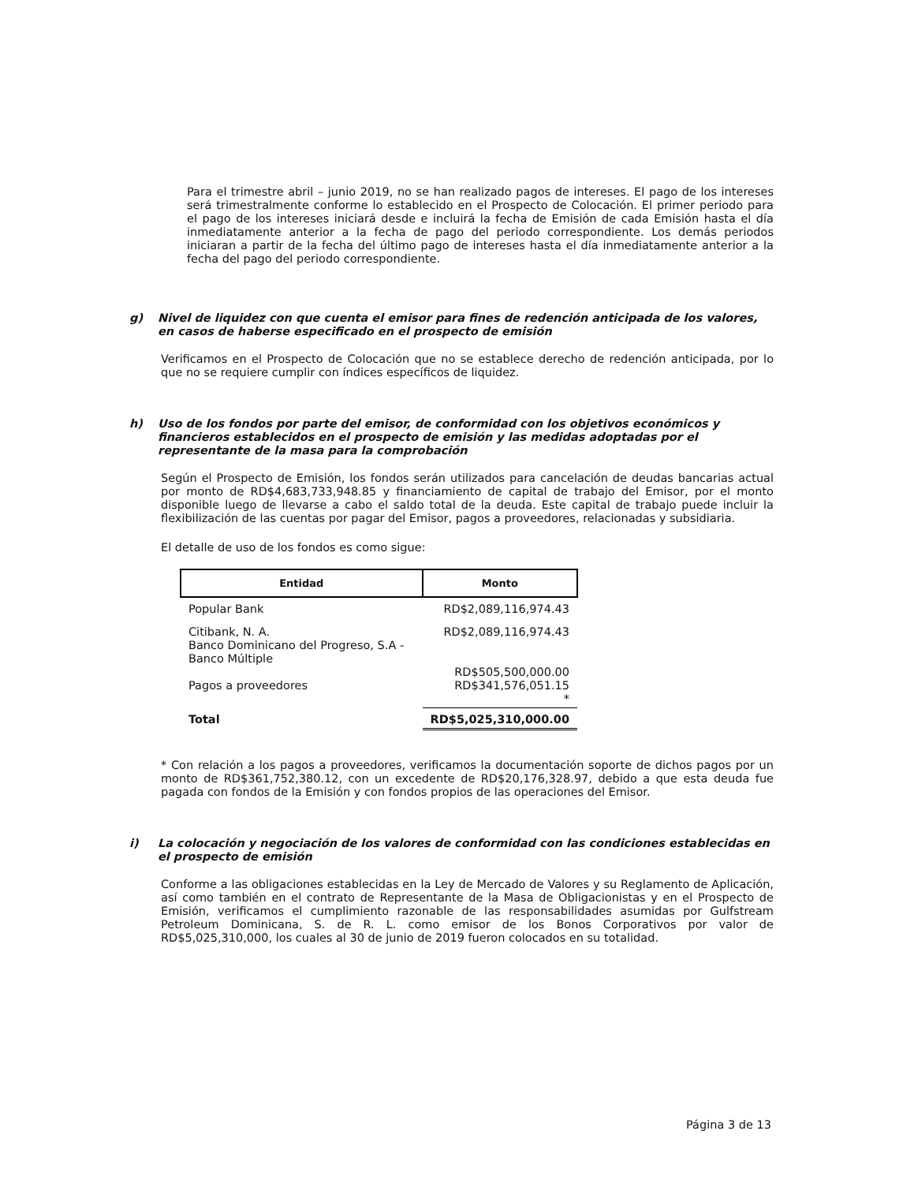Para el trimestre abril – junio 2019, no se han realizado pagos de intereses. El pago de los intereses será trimestralmente conforme lo establecido en el Prospecto de Colocación. El primer periodo para el pago de los intereses iniciará desde e incluirá la fecha de Emisión de cada Emisión hasta el día inmediatamente anterior a la fecha de pago del periodo correspondiente. Los demás periodos iniciaran a partir de la fecha del último pago de intereses hasta el día inmediatamente anterior a la fecha del pago del periodo correspondiente.
g) Nivel de liquidez con que cuenta el emisor para fines de redención anticipada de los valores, en casos de haberse especificado en el prospecto de emisión
Verificamos en el Prospecto de Colocación que no se establece derecho de redención anticipada, por lo que no se requiere cumplir con índices específicos de liquidez.
h) Uso de los fondos por parte del emisor, de conformidad con los objetivos económicos y financieros establecidos en el prospecto de emisión y las medidas adoptadas por el representante de la masa para la comprobación
Según el Prospecto de Emisión, los fondos serán utilizados para cancelación de deudas bancarias actual por monto de RD$4,683,733,948.85 y financiamiento de capital de trabajo del Emisor, por el monto disponible luego de llevarse a cabo el saldo total de la deuda. Este capital de trabajo puede incluir la flexibilización de las cuentas por pagar del Emisor, pagos a proveedores, relacionadas y subsidiaria.
El detalle de uso de los fondos es como sigue:
| Entidad | Monto |
| --- | --- |
| Popular Bank | RD$2,089,116,974.43 |
| Citibank, N. A. Banco Dominicano del Progreso, S.A - Banco Múltiple Pagos a proveedores | RD$2,089,116,974.43 RD$505,500,000.00 RD$341,576,051.15 * |
| Total | RD$5,025,310,000.00 |
* Con relación a los pagos a proveedores, verificamos la documentación soporte de dichos pagos por un monto de RD$361,752,380.12, con un excedente de RD$20,176,328.97, debido a que esta deuda fue pagada con fondos de la Emisión y con fondos propios de las operaciones del Emisor.
i) La colocación y negociación de los valores de conformidad con las condiciones establecidas en el prospecto de emisión
Conforme a las obligaciones establecidas en la Ley de Mercado de Valores y su Reglamento de Aplicación, así como también en el contrato de Representante de la Masa de Obligacionistas y en el Prospecto de Emisión, verificamos el cumplimiento razonable de las responsabilidades asumidas por Gulfstream Petroleum Dominicana, S. de R. L. como emisor de los Bonos Corporativos por valor de RD$5,025,310,000, los cuales al 30 de junio de 2019 fueron colocados en su totalidad.
Página 3 de 13